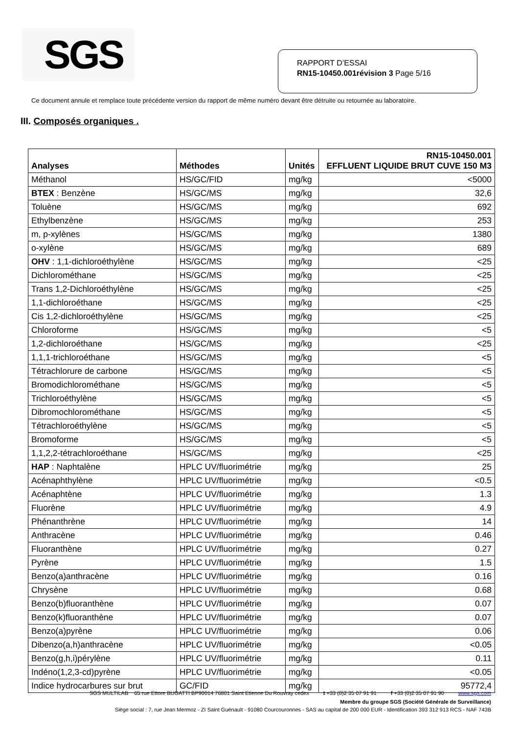SGS
RAPPORT D’ESSAI
RN15-10450.001révision 3 Page 5/16
Ce document annule et remplace toute précédente version du rapport de même numéro devant être détruite ou retournée au laboratoire.
III. Composés organiques .
| Analyses | Méthodes | Unités | RN15-10450.001 EFFLUENT LIQUIDE BRUT CUVE 150 M3 |
| --- | --- | --- | --- |
| Méthanol | HS/GC/FID | mg/kg | <5000 |
| BTEX : Benzène | HS/GC/MS | mg/kg | 32,6 |
| Toluène | HS/GC/MS | mg/kg | 692 |
| Ethylbenzène | HS/GC/MS | mg/kg | 253 |
| m, p-xylènes | HS/GC/MS | mg/kg | 1380 |
| o-xylène | HS/GC/MS | mg/kg | 689 |
| OHV : 1,1-dichloroéthylène | HS/GC/MS | mg/kg | <25 |
| Dichlorométhane | HS/GC/MS | mg/kg | <25 |
| Trans 1,2-Dichloroéthylène | HS/GC/MS | mg/kg | <25 |
| 1,1-dichloroéthane | HS/GC/MS | mg/kg | <25 |
| Cis 1,2-dichloroéthylène | HS/GC/MS | mg/kg | <25 |
| Chloroforme | HS/GC/MS | mg/kg | <5 |
| 1,2-dichloroéthane | HS/GC/MS | mg/kg | <25 |
| 1,1,1-trichloroéthane | HS/GC/MS | mg/kg | <5 |
| Tétrachlorure de carbone | HS/GC/MS | mg/kg | <5 |
| Bromodichlorométhane | HS/GC/MS | mg/kg | <5 |
| Trichloroéthylène | HS/GC/MS | mg/kg | <5 |
| Dibromochlorométhane | HS/GC/MS | mg/kg | <5 |
| Tétrachloroéthylène | HS/GC/MS | mg/kg | <5 |
| Bromoforme | HS/GC/MS | mg/kg | <5 |
| 1,1,2,2-tétrachloroéthane | HS/GC/MS | mg/kg | <25 |
| HAP : Naphtalène | HPLC UV/fluorimétrie | mg/kg | 25 |
| Acénaphthylène | HPLC UV/fluorimétrie | mg/kg | <0.5 |
| Acénaphtène | HPLC UV/fluorimétrie | mg/kg | 1.3 |
| Fluorène | HPLC UV/fluorimétrie | mg/kg | 4.9 |
| Phénanthrène | HPLC UV/fluorimétrie | mg/kg | 14 |
| Anthracène | HPLC UV/fluorimétrie | mg/kg | 0.46 |
| Fluoranthène | HPLC UV/fluorimétrie | mg/kg | 0.27 |
| Pyrène | HPLC UV/fluorimétrie | mg/kg | 1.5 |
| Benzo(a)anthracène | HPLC UV/fluorimétrie | mg/kg | 0.16 |
| Chrysène | HPLC UV/fluorimétrie | mg/kg | 0.68 |
| Benzo(b)fluoranthène | HPLC UV/fluorimétrie | mg/kg | 0.07 |
| Benzo(k)fluoranthène | HPLC UV/fluorimétrie | mg/kg | 0.07 |
| Benzo(a)pyrène | HPLC UV/fluorimétrie | mg/kg | 0.06 |
| Dibenzo(a,h)anthracène | HPLC UV/fluorimétrie | mg/kg | <0.05 |
| Benzo(g,h,i)pérylène | HPLC UV/fluorimétrie | mg/kg | 0.11 |
| Indéno(1,2,3-cd)pyrène | HPLC UV/fluorimétrie | mg/kg | <0.05 |
| Indice hydrocarbures sur brut | GC/FID | mg/kg | 95772,4 |
SGS MULTILAB 65 rue Ettore BUGATTI BP90014 76801 Saint Etienne Du Rouvray cedex t +33 (0)2 35 07 91 91 f +33 (0)2 35 07 91 90 www.sgs.com
Membre du groupe SGS (Société Générale de Surveillance)
Siège social : 7, rue Jean Mermoz - ZI Saint Guénault - 91080 Courcouronnes - SAS au capital de 200 000 EUR - Identification 393 312 913 RCS - NAF 743B